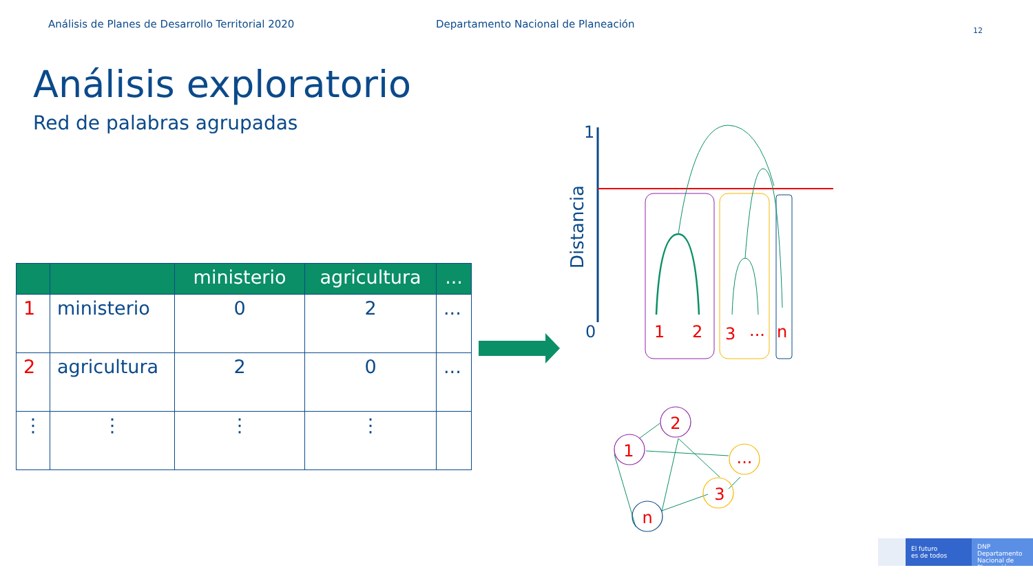Análisis de Planes de Desarrollo Territorial 2020 Departamento Nacional de Planeación
12
Análisis exploratorio
Red de palabras agrupadas
| | | ministerio | agricultura | ... |
| --- | --- | --- | --- | --- |
| 1 | ministerio | 0 | 2 | ... |
| 2 | agricultura | 2 | 0 | ... |
| ⋮ | ⋮ | ⋮ | ⋮ | |
1
0
Distancia
3
...
n
1
2
1
2
...
3
n
El futuro
es de todos
DNP
Departamento
Nacional de Planeación